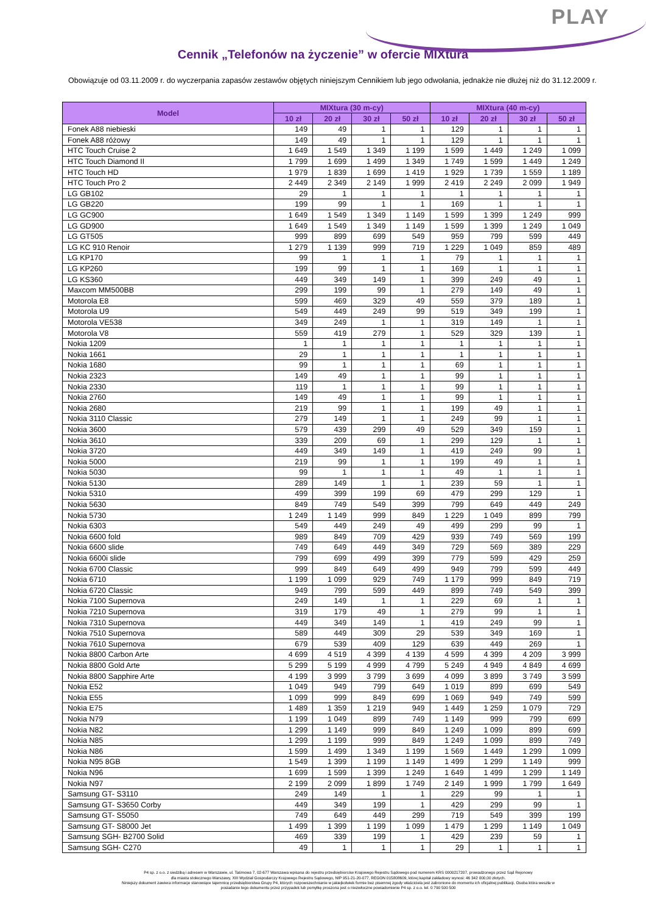PLAY
Cennik „Telefonów na życzenie” w ofercie MIXtura
Obowiązuje od 03.11.2009 r. do wyczerpania zapasów zestawów objętych niniejszym Cennikiem lub jego odwołania, jednakże nie dłużej niż do 31.12.2009 r.
| Model | MIXtura (30 m-cy) | | | | MIXtura (40 m-cy) | | | |
| --- | --- | --- | --- | --- | --- | --- | --- | --- |
| | 10 zł | 20 zł | 30 zł | 50 zł | 10 zł | 20 zł | 30 zł | 50 zł |
| Fonek A88 niebieski | 149 | 49 | 1 | 1 | 129 | 1 | 1 | 1 |
| Fonek A88 różowy | 149 | 49 | 1 | 1 | 129 | 1 | 1 | 1 |
| HTC Touch Cruise 2 | 1 649 | 1 549 | 1 349 | 1 199 | 1 599 | 1 449 | 1 249 | 1 099 |
| HTC Touch Diamond II | 1 799 | 1 699 | 1 499 | 1 349 | 1 749 | 1 599 | 1 449 | 1 249 |
| HTC Touch HD | 1 979 | 1 839 | 1 699 | 1 419 | 1 929 | 1 739 | 1 559 | 1 189 |
| HTC Touch Pro 2 | 2 449 | 2 349 | 2 149 | 1 999 | 2 419 | 2 249 | 2 099 | 1 949 |
| LG GB102 | 29 | 1 | 1 | 1 | 1 | 1 | 1 | 1 |
| LG GB220 | 199 | 99 | 1 | 1 | 169 | 1 | 1 | 1 |
| LG GC900 | 1 649 | 1 549 | 1 349 | 1 149 | 1 599 | 1 399 | 1 249 | 999 |
| LG GD900 | 1 649 | 1 549 | 1 349 | 1 149 | 1 599 | 1 399 | 1 249 | 1 049 |
| LG GT505 | 999 | 899 | 699 | 549 | 959 | 799 | 599 | 449 |
| LG KC 910 Renoir | 1 279 | 1 139 | 999 | 719 | 1 229 | 1 049 | 859 | 489 |
| LG KP170 | 99 | 1 | 1 | 1 | 79 | 1 | 1 | 1 |
| LG KP260 | 199 | 99 | 1 | 1 | 169 | 1 | 1 | 1 |
| LG KS360 | 449 | 349 | 149 | 1 | 399 | 249 | 49 | 1 |
| Maxcom MM500BB | 299 | 199 | 99 | 1 | 279 | 149 | 49 | 1 |
| Motorola E8 | 599 | 469 | 329 | 49 | 559 | 379 | 189 | 1 |
| Motorola U9 | 549 | 449 | 249 | 99 | 519 | 349 | 199 | 1 |
| Motorola VE538 | 349 | 249 | 1 | 1 | 319 | 149 | 1 | 1 |
| Motorola V8 | 559 | 419 | 279 | 1 | 529 | 329 | 139 | 1 |
| Nokia 1209 | 1 | 1 | 1 | 1 | 1 | 1 | 1 | 1 |
| Nokia 1661 | 29 | 1 | 1 | 1 | 1 | 1 | 1 | 1 |
| Nokia 1680 | 99 | 1 | 1 | 1 | 69 | 1 | 1 | 1 |
| Nokia 2323 | 149 | 49 | 1 | 1 | 99 | 1 | 1 | 1 |
| Nokia 2330 | 119 | 1 | 1 | 1 | 99 | 1 | 1 | 1 |
| Nokia 2760 | 149 | 49 | 1 | 1 | 99 | 1 | 1 | 1 |
| Nokia 2680 | 219 | 99 | 1 | 1 | 199 | 49 | 1 | 1 |
| Nokia 3110 Classic | 279 | 149 | 1 | 1 | 249 | 99 | 1 | 1 |
| Nokia 3600 | 579 | 439 | 299 | 49 | 529 | 349 | 159 | 1 |
| Nokia 3610 | 339 | 209 | 69 | 1 | 299 | 129 | 1 | 1 |
| Nokia 3720 | 449 | 349 | 149 | 1 | 419 | 249 | 99 | 1 |
| Nokia 5000 | 219 | 99 | 1 | 1 | 199 | 49 | 1 | 1 |
| Nokia 5030 | 99 | 1 | 1 | 1 | 49 | 1 | 1 | 1 |
| Nokia 5130 | 289 | 149 | 1 | 1 | 239 | 59 | 1 | 1 |
| Nokia 5310 | 499 | 399 | 199 | 69 | 479 | 299 | 129 | 1 |
| Nokia 5630 | 849 | 749 | 549 | 399 | 799 | 649 | 449 | 249 |
| Nokia 5730 | 1 249 | 1 149 | 999 | 849 | 1 229 | 1 049 | 899 | 799 |
| Nokia 6303 | 549 | 449 | 249 | 49 | 499 | 299 | 99 | 1 |
| Nokia 6600 fold | 989 | 849 | 709 | 429 | 939 | 749 | 569 | 199 |
| Nokia 6600 slide | 749 | 649 | 449 | 349 | 729 | 569 | 389 | 229 |
| Nokia 6600i slide | 799 | 699 | 499 | 399 | 779 | 599 | 429 | 259 |
| Nokia 6700 Classic | 999 | 849 | 649 | 499 | 949 | 799 | 599 | 449 |
| Nokia 6710 | 1 199 | 1 099 | 929 | 749 | 1 179 | 999 | 849 | 719 |
| Nokia 6720 Classic | 949 | 799 | 599 | 449 | 899 | 749 | 549 | 399 |
| Nokia 7100 Supernova | 249 | 149 | 1 | 1 | 229 | 69 | 1 | 1 |
| Nokia 7210 Supernova | 319 | 179 | 49 | 1 | 279 | 99 | 1 | 1 |
| Nokia 7310 Supernova | 449 | 349 | 149 | 1 | 419 | 249 | 99 | 1 |
| Nokia 7510 Supernova | 589 | 449 | 309 | 29 | 539 | 349 | 169 | 1 |
| Nokia 7610 Supernova | 679 | 539 | 409 | 129 | 639 | 449 | 269 | 1 |
| Nokia 8800 Carbon Arte | 4 699 | 4 519 | 4 399 | 4 139 | 4 599 | 4 399 | 4 209 | 3 999 |
| Nokia 8800 Gold Arte | 5 299 | 5 199 | 4 999 | 4 799 | 5 249 | 4 949 | 4 849 | 4 699 |
| Nokia 8800 Sapphire Arte | 4 199 | 3 999 | 3 799 | 3 699 | 4 099 | 3 899 | 3 749 | 3 599 |
| Nokia E52 | 1 049 | 949 | 799 | 649 | 1 019 | 899 | 699 | 549 |
| Nokia E55 | 1 099 | 999 | 849 | 699 | 1 069 | 949 | 749 | 599 |
| Nokia E75 | 1 489 | 1 359 | 1 219 | 949 | 1 449 | 1 259 | 1 079 | 729 |
| Nokia N79 | 1 199 | 1 049 | 899 | 749 | 1 149 | 999 | 799 | 699 |
| Nokia N82 | 1 299 | 1 149 | 999 | 849 | 1 249 | 1 099 | 899 | 699 |
| Nokia N85 | 1 299 | 1 199 | 999 | 849 | 1 249 | 1 099 | 899 | 749 |
| Nokia N86 | 1 599 | 1 499 | 1 349 | 1 199 | 1 569 | 1 449 | 1 299 | 1 099 |
| Nokia N95 8GB | 1 549 | 1 399 | 1 199 | 1 149 | 1 499 | 1 299 | 1 149 | 999 |
| Nokia N96 | 1 699 | 1 599 | 1 399 | 1 249 | 1 649 | 1 499 | 1 299 | 1 149 |
| Nokia N97 | 2 199 | 2 099 | 1 899 | 1 749 | 2 149 | 1 999 | 1 799 | 1 649 |
| Samsung GT- S3110 | 249 | 149 | 1 | 1 | 229 | 99 | 1 | 1 |
| Samsung GT- S3650 Corby | 449 | 349 | 199 | 1 | 429 | 299 | 99 | 1 |
| Samsung GT- S5050 | 749 | 649 | 449 | 299 | 719 | 549 | 399 | 199 |
| Samsung GT- S8000 Jet | 1 499 | 1 399 | 1 199 | 1 099 | 1 479 | 1 299 | 1 149 | 1 049 |
| Samsung SGH- B2700 Solid | 469 | 339 | 199 | 1 | 429 | 239 | 59 | 1 |
| Samsung SGH- C270 | 49 | 1 | 1 | 1 | 29 | 1 | 1 | 1 |
P4 sp. z o.o. z siedzibą i adresem w Warszawie, ul. Taśmowa 7, 02-677 Warszawa wpisana do rejestru przedsiębiorców Krajowego Rejestru Sądowego pod numerem KRS 0000217207, prowadzonego przez Sąd Rejonowy
dla miasta stołecznego Warszawy, XIII Wydział Gospodarczy Krajowego Rejestru Sądowego, NIP 951-21-20-077, REGON 015808609, której kapitał zakładowy wynosi: 46 342 000,00 złotych.
Niniejszy dokument zawiera informacje stanowiące tajemnicę przedsiębiorstwa Grupy P4, których rozpowszechnianie w jakiejkolwiek formie bez pisemnej zgody właściciela jest zabronione do momentu ich oficjalnej publikacji. Osoba która weszła w
posiadanie tego dokumentu przez przypadek lub pomyłkę proszona jest o niezwłoczne powiadomienie P4 sp. z o.o. tel. 0 790 500 500